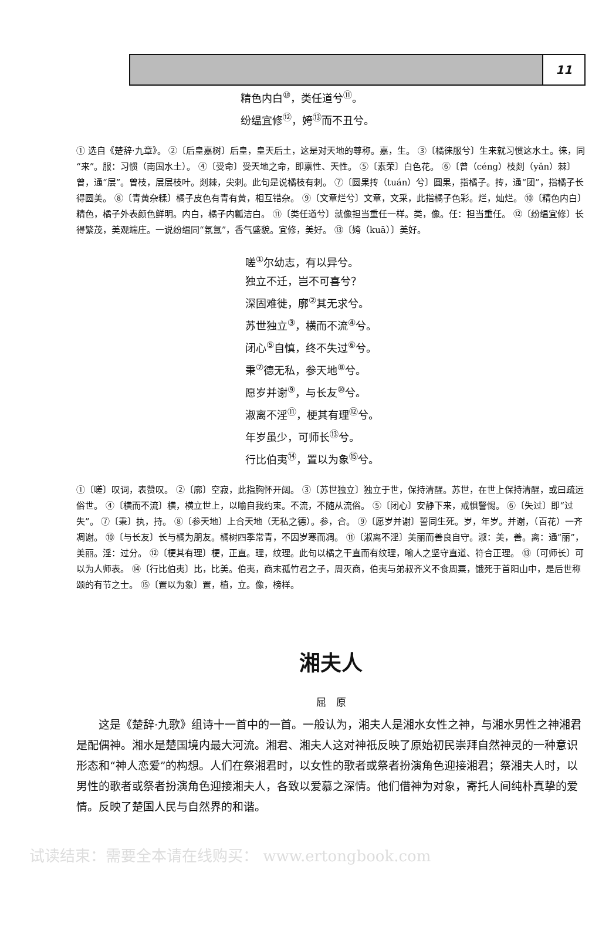11
精色内白<sup>⑩</sup>，类任道兮<sup>⑪</sup>。
纷缊宜修<sup>⑫</sup>，姱<sup>⑬</sup>而不丑兮。
① 选自《楚辞·九章》。 ②〔后皇嘉树〕后皇，皇天后土，这是对天地的尊称。嘉，生。 ③〔橘徕服兮〕生来就习惯这水土。徕，同“来”。服：习惯（南国水土）。 ④〔受命〕受天地之命，即禀性、天性。 ⑤〔素荣〕白色花。 ⑥〔曾（céng）枝剡（yǎn）棘〕曾，通“层”。曾枝，层层枝叶。剡棘，尖刺。此句是说橘枝有刺。 ⑦〔圆果抟（tuán）兮〕圆果，指橘子。抟，通“团”，指橘子长得圆美。 ⑧〔青黄杂糅〕橘子皮色有青有黄，相互错杂。 ⑨〔文章烂兮〕文章，文采，此指橘子色彩。烂，灿烂。 ⑩〔精色内白〕精色，橘子外表颜色鲜明。内白，橘子内瓤洁白。 ⑪〔类任道兮〕就像担当重任一样。类，像。任：担当重任。 ⑫〔纷缊宜修〕长得繁茂，美观端庄。一说纷缊同“氛氲”，香气盛貌。宜修，美好。 ⑬〔姱（kuā）〕美好。
嗟<sup>①</sup>尔幼志，有以异兮。
独立不迁，岂不可喜兮？
深固难徙，廓<sup>②</sup>其无求兮。
苏世独立<sup>③</sup>，横而不流<sup>④</sup>兮。
闭心<sup>⑤</sup>自慎，终不失过<sup>⑥</sup>兮。
秉<sup>⑦</sup>德无私，参天地<sup>⑧</sup>兮。
愿岁并谢<sup>⑨</sup>，与长友<sup>⑩</sup>兮。
淑离不淫<sup>⑪</sup>，梗其有理<sup>⑫</sup>兮。
年岁虽少，可师长<sup>⑬</sup>兮。
行比伯夷<sup>⑭</sup>，置以为象<sup>⑮</sup>兮。
①〔嗟〕叹词，表赞叹。 ②〔廓〕空寂，此指胸怀开阔。 ③〔苏世独立〕独立于世，保持清醒。苏世，在世上保持清醒，或曰疏远俗世。 ④〔横而不流〕横，横立世上，以喻自我约束。不流，不随从流俗。 ⑤〔闭心〕安静下来，戒惧警惕。 ⑥〔失过〕即“过失”。 ⑦〔秉〕执，持。 ⑧〔参天地〕上合天地（无私之德）。参，合。 ⑨〔愿岁并谢〕誓同生死。岁，年岁。并谢，（百花）一齐凋谢。 ⑩〔与长友〕长与橘为朋友。橘树四季常青，不因岁寒而凋。 ⑪〔淑离不淫〕美丽而善良自守。淑：美，善。离：通“丽”，美丽。淫：过分。 ⑫〔梗其有理〕梗，正直。理，纹理。此句以橘之干直而有纹理，喻人之坚守直道、符合正理。 ⑬〔可师长〕可以为人师表。 ⑭〔行比伯夷〕比，比美。伯夷，商末孤竹君之子，周灭商，伯夷与弟叔齐义不食周粟，饿死于首阳山中，是后世称颂的有节之士。 ⑮〔置以为象〕置，植，立。像，榜样。
湘夫人
屈　原
这是《楚辞·九歌》组诗十一首中的一首。一般认为，湘夫人是湘水女性之神，与湘水男性之神湘君是配偶神。湘水是楚国境内最大河流。湘君、湘夫人这对神祇反映了原始初民崇拜自然神灵的一种意识形态和“神人恋爱”的构想。人们在祭湘君时，以女性的歌者或祭者扮演角色迎接湘君；祭湘夫人时，以男性的歌者或祭者扮演角色迎接湘夫人，各致以爱慕之深情。他们借神为对象，寄托人间纯朴真挚的爱情。反映了楚国人民与自然界的和谐。
试读结束：需要全本请在线购买： www.ertongbook.com